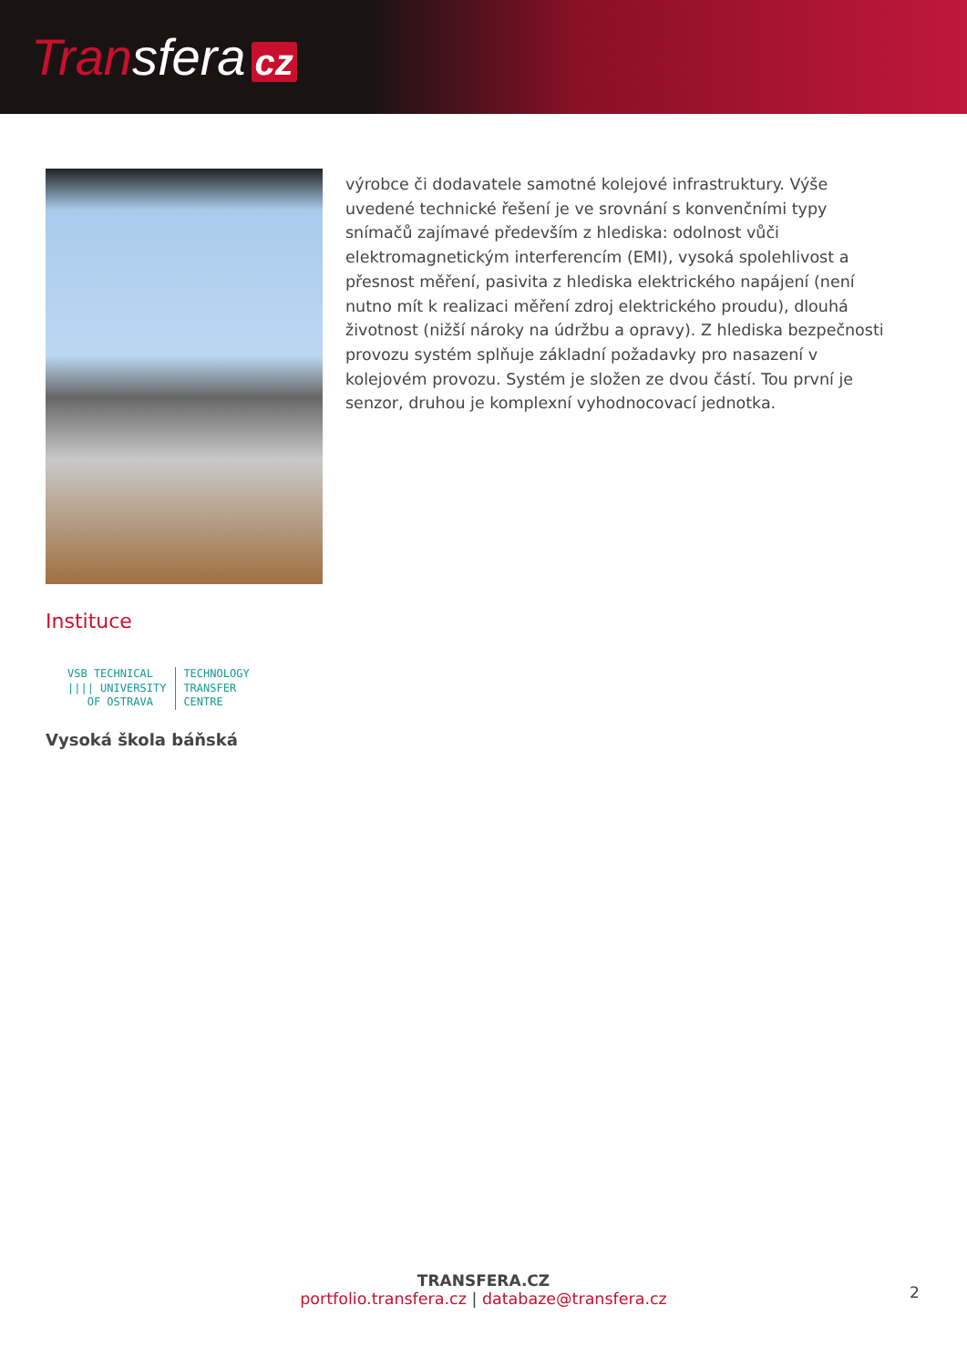Transfera cz
výrobce či dodavatele samotné kolejové infrastruktury. Výše uvedené technické řešení je ve srovnání s konvenčními typy snímačů zajímavé především z hlediska: odolnost vůči elektromagnetickým interferencím (EMI), vysoká spolehlivost a přesnost měření, pasivita z hlediska elektrického napájení (není nutno mít k realizaci měření zdroj elektrického proudu), dlouhá životnost (nižší nároky na údržbu a opravy). Z hlediska bezpečnosti provozu systém splňuje základní požadavky pro nasazení v kolejovém provozu. Systém je složen ze dvou částí. Tou první je senzor, druhou je komplexní vyhodnocovací jednotka.
Instituce
VSB TECHNICAL
|||| UNIVERSITY
OF OSTRAVA
TECHNOLOGY
TRANSFER
CENTRE
Vysoká škola báňská
TRANSFERA.CZ
portfolio.transfera.cz | databaze@transfera.cz
2